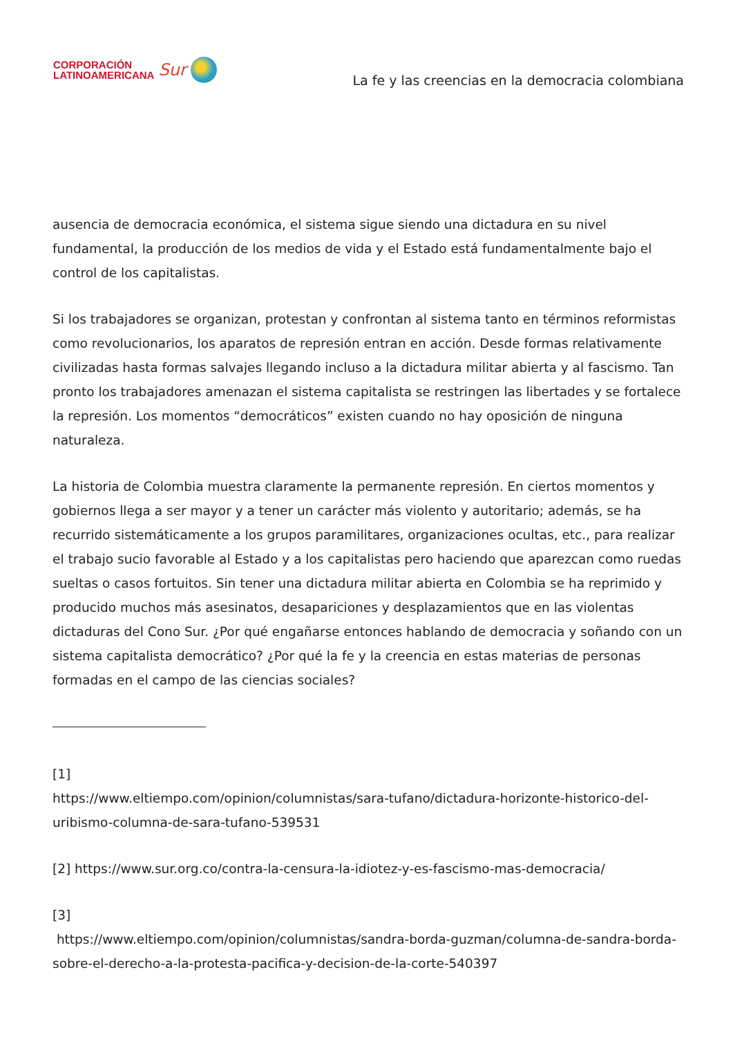CORPORACIÓN
LATINOAMERICANA
Sur
La fe y las creencias en la democracia colombiana
ausencia de democracia económica, el sistema sigue siendo una dictadura en su nivel fundamental, la producción de los medios de vida y el Estado está fundamentalmente bajo el control de los capitalistas.
Si los trabajadores se organizan, protestan y confrontan al sistema tanto en términos reformistas como revolucionarios, los aparatos de represión entran en acción. Desde formas relativamente civilizadas hasta formas salvajes llegando incluso a la dictadura militar abierta y al fascismo. Tan pronto los trabajadores amenazan el sistema capitalista se restringen las libertades y se fortalece la represión. Los momentos “democráticos” existen cuando no hay oposición de ninguna naturaleza.
La historia de Colombia muestra claramente la permanente represión. En ciertos momentos y gobiernos llega a ser mayor y a tener un carácter más violento y autoritario; además, se ha recurrido sistemáticamente a los grupos paramilitares, organizaciones ocultas, etc., para realizar el trabajo sucio favorable al Estado y a los capitalistas pero haciendo que aparezcan como ruedas sueltas o casos fortuitos. Sin tener una dictadura militar abierta en Colombia se ha reprimido y producido muchos más asesinatos, desapariciones y desplazamientos que en las violentas dictaduras del Cono Sur. ¿Por qué engañarse entonces hablando de democracia y soñando con un sistema capitalista democrático? ¿Por qué la fe y la creencia en estas materias de personas formadas en el campo de las ciencias sociales?
[1]
https://www.eltiempo.com/opinion/columnistas/sara-tufano/dictadura-horizonte-historico-del-uribismo-columna-de-sara-tufano-539531
[2] https://www.sur.org.co/contra-la-censura-la-idiotez-y-es-fascismo-mas-democracia/
[3]
https://www.eltiempo.com/opinion/columnistas/sandra-borda-guzman/columna-de-sandra-borda-sobre-el-derecho-a-la-protesta-pacifica-y-decision-de-la-corte-540397